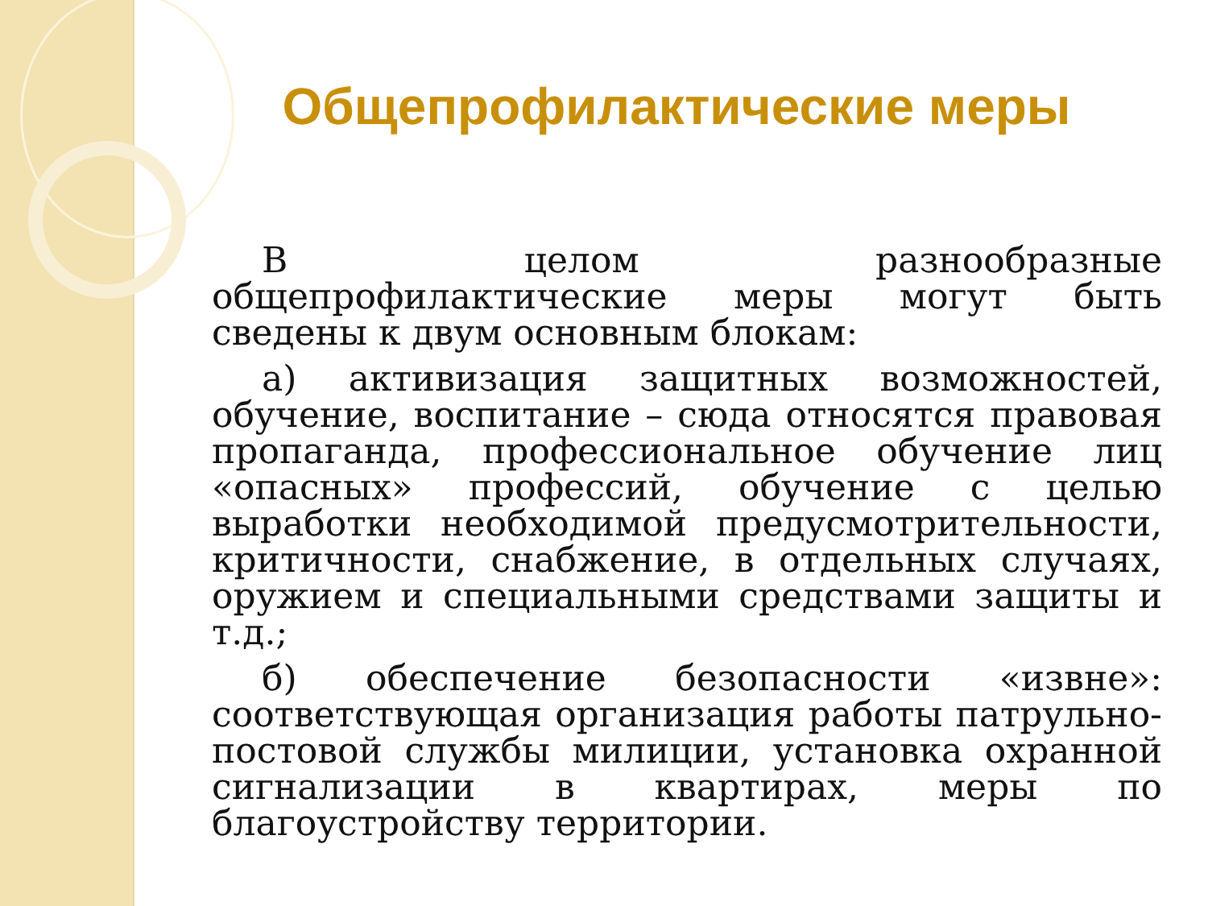Общепрофилактические меры
В целом разнообразные общепрофилактические меры могут быть сведены к двум основным блокам:
а) активизация защитных возможностей, обучение, воспитание – сюда относятся правовая пропаганда, профессиональное обучение лиц «опасных» профессий, обучение с целью выработки необходимой предусмотрительности, критичности, снабжение, в отдельных случаях, оружием и специальными средствами защиты и т.д.;
б) обеспечение безопасности «извне»: соответствующая организация работы патрульно-постовой службы милиции, установка охранной сигнализации в квартирах, меры по благоустройству территории.